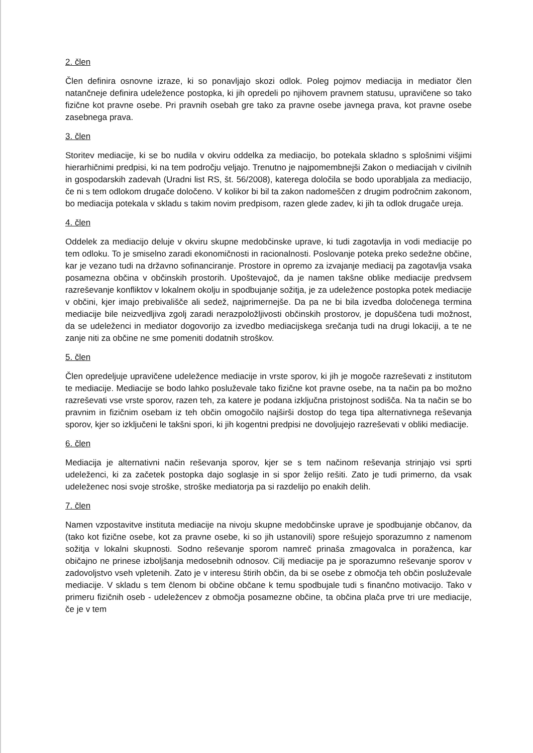2. člen
Člen definira osnovne izraze, ki so ponavljajo skozi odlok. Poleg pojmov mediacija in mediator člen natančneje definira udeležence postopka, ki jih opredeli po njihovem pravnem statusu, upravičene so tako fizične kot pravne osebe. Pri pravnih osebah gre tako za pravne osebe javnega prava, kot pravne osebe zasebnega prava.
3. člen
Storitev mediacije, ki se bo nudila v okviru oddelka za mediacijo, bo potekala skladno s splošnimi višjimi hierarhičnimi predpisi, ki na tem področju veljajo. Trenutno je najpomembnejši Zakon o mediacijah v civilnih in gospodarskih zadevah (Uradni list RS, št. 56/2008), katerega določila se bodo uporabljala za mediacijo, če ni s tem odlokom drugače določeno. V kolikor bi bil ta zakon nadomeščen z drugim področnim zakonom, bo mediacija potekala v skladu s takim novim predpisom, razen glede zadev, ki jih ta odlok drugače ureja.
4. člen
Oddelek za mediacijo deluje v okviru skupne medobčinske uprave, ki tudi zagotavlja in vodi mediacije po tem odloku. To je smiselno zaradi ekonomičnosti in racionalnosti. Poslovanje poteka preko sedežne občine, kar je vezano tudi na državno sofinanciranje. Prostore in opremo za izvajanje mediacij pa zagotavlja vsaka posamezna občina v občinskih prostorih. Upoštevajoč, da je namen takšne oblike mediacije predvsem razreševanje konfliktov v lokalnem okolju in spodbujanje sožitja, je za udeležence postopka potek mediacije v občini, kjer imajo prebivališče ali sedež, najprimernejše. Da pa ne bi bila izvedba določenega termina mediacije bile neizvedljiva zgolj zaradi nerazpoložljivosti občinskih prostorov, je dopuščena tudi možnost, da se udeleženci in mediator dogovorijo za izvedbo mediacijskega srečanja tudi na drugi lokaciji, a te ne zanje niti za občine ne sme pomeniti dodatnih stroškov.
5. člen
Člen opredeljuje upravičene udeležence mediacije in vrste sporov, ki jih je mogoče razreševati z institutom te mediacije. Mediacije se bodo lahko posluževale tako fizične kot pravne osebe, na ta način pa bo možno razreševati vse vrste sporov, razen teh, za katere je podana izključna pristojnost sodišča. Na ta način se bo pravnim in fizičnim osebam iz teh občin omogočilo najširši dostop do tega tipa alternativnega reševanja sporov, kjer so izključeni le takšni spori, ki jih kogentni predpisi ne dovoljujejo razreševati v obliki mediacije.
6. člen
Mediacija je alternativni način reševanja sporov, kjer se s tem načinom reševanja strinjajo vsi sprti udeleženci, ki za začetek postopka dajo soglasje in si spor želijo rešiti. Zato je tudi primerno, da vsak udeleženec nosi svoje stroške, stroške mediatorja pa si razdelijo po enakih delih.
7. člen
Namen vzpostavitve instituta mediacije na nivoju skupne medobčinske uprave je spodbujanje občanov, da (tako kot fizične osebe, kot za pravne osebe, ki so jih ustanovili) spore rešujejo sporazumno z namenom sožitja v lokalni skupnosti. Sodno reševanje sporom namreč prinaša zmagovalca in poraženca, kar običajno ne prinese izboljšanja medosebnih odnosov. Cilj mediacije pa je sporazumno reševanje sporov v zadovoljstvo vseh vpletenih. Zato je v interesu štirih občin, da bi se osebe z območja teh občin posluževale mediacije. V skladu s tem členom bi občine občane k temu spodbujale tudi s finančno motivacijo. Tako v primeru fizičnih oseb - udeležencev z območja posamezne občine, ta občina plača prve tri ure mediacije, če je v tem